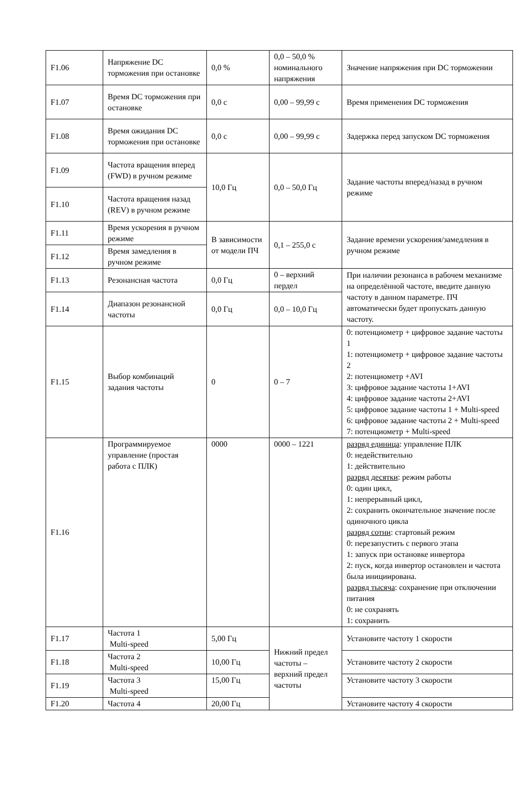| F1.06 | Напряжение DC торможения при остановке | 0,0 % | 0,0 – 50,0 % номинального напряжения | Значение напряжения при DC торможении |
| F1.07 | Время DC торможения при остановке | 0,0 с | 0,00 – 99,99 с | Время применения DC торможения |
| F1.08 | Время ожидания DC торможения при остановке | 0,0 с | 0,00 – 99,99 с | Задержка перед запуском DC торможения |
| F1.09 | Частота вращения вперед (FWD) в ручном режиме | 10,0 Гц | 0,0 – 50,0 Гц | Задание частоты вперед/назад в ручном режиме |
| F1.10 | Частота вращения назад (REV) в ручном режиме | | | |
| F1.11 | Время ускорения в ручном режиме | В зависимости от модели ПЧ | 0,1 – 255,0 с | Задание времени ускорения/замедления в ручном режиме |
| F1.12 | Время замедления в ручном режиме | | | |
| F1.13 | Резонансная частота | 0,0 Гц | 0 – верхний пердел | При наличии резонанса в рабочем механизме на определённой частоте, введите данную частоту в данном параметре. ПЧ автоматически будет пропускать данную частоту. |
| F1.14 | Диапазон резонансной частоты | 0,0 Гц | 0,0 – 10,0 Гц | |
| F1.15 | Выбор комбинаций задания частоты | 0 | 0 – 7 | 0: потенциометр + цифровое задание частоты 1 1: потенциометр + цифровое задание частоты 2 2: потенциометр +AVI 3: цифровое задание частоты 1+AVI 4: цифровое задание частоты 2+AVI 5: цифровое задание частоты 1 + Multi-speed 6: цифровое задание частоты 2 + Multi-speed 7: потенциометр + Multi-speed |
| F1.16 | Программируемое управление (простая работа с ПЛК) | 0000 | 0000 – 1221 | разряд единица : управление ПЛК 0: недействительно 1: действительно разряд десятки : режим работы 0: один цикл, 1: непрерывный цикл, 2: сохранить окончательное значение после одиночного цикла разряд сотни : стартовый режим 0: перезапустить с первого этапа 1: запуск при остановке инвертора 2: пуск, когда инвертор остановлен и частота была инициирована. разряд тысяча : сохранение при отключении питания 0: не сохранять 1: сохранить |
| F1.17 | Частота 1 Multi-speed | 5,00 Гц | Нижний предел частоты – верхний предел частоты | Установите частоту 1 скорости |
| F1.18 | Частота 2 Multi-speed | 10,00 Гц | | Установите частоту 2 скорости |
| F1.19 | Частота 3 Multi-speed | 15,00 Гц | | Установите частоту 3 скорости |
| F1.20 | Частота 4 | 20,00 Гц | | Установите частоту 4 скорости |